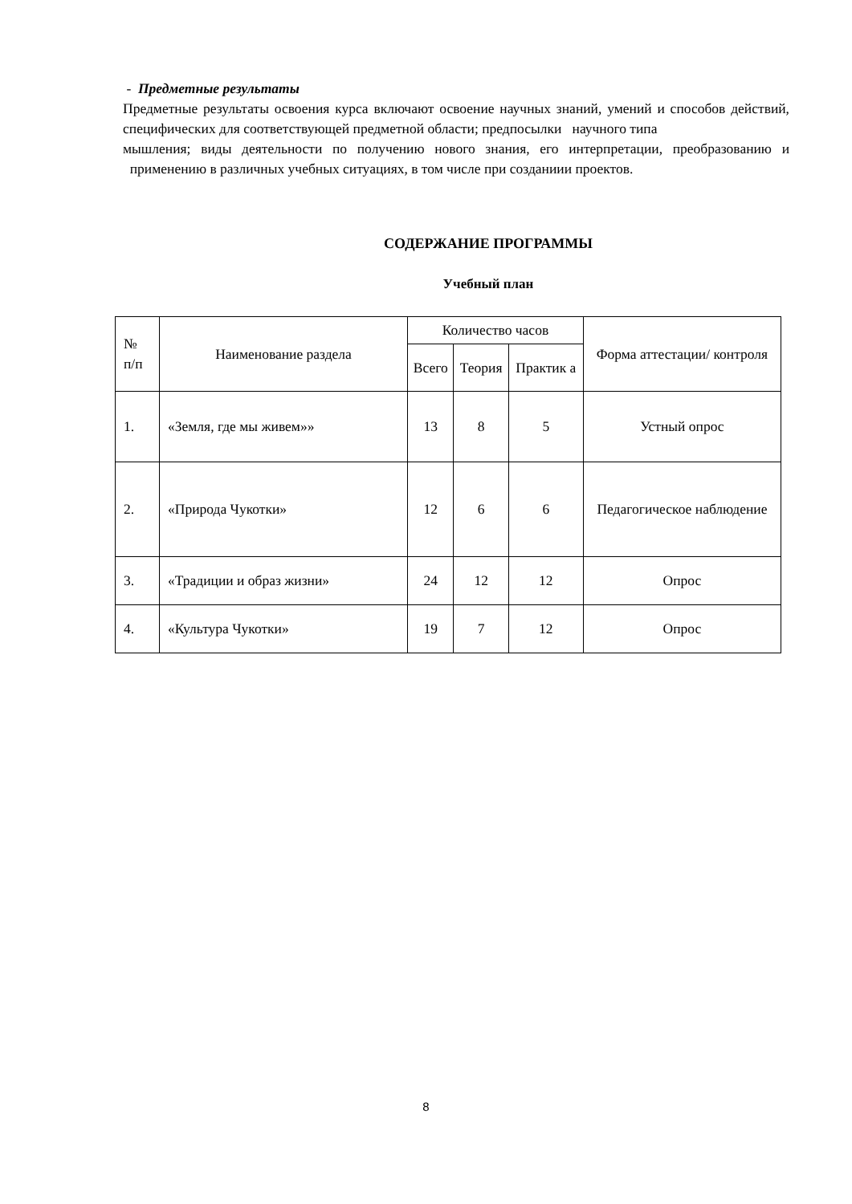- Предметные результаты
Предметные результаты освоения курса включают освоение научных знаний, умений и способов действий, специфических для соответствующей предметной области; предпосылки научного типа
мышления; виды деятельности по получению нового знания, его интерпретации, преобразованию и применению в различных учебных ситуациях, в том числе при созданиии проектов.
СОДЕРЖАНИЕ ПРОГРАММЫ
Учебный план
| № п/п | Наименование раздела | Количество часов | | | Форма аттестации/ контроля |
| --- | --- | --- | --- | --- | --- |
| | | Всего | Теория | Практик а | |
| 1. | «Земля, где мы живем»» | 13 | 8 | 5 | Устный опрос |
| 2. | «Природа Чукотки» | 12 | 6 | 6 | Педагогическое наблюдение |
| 3. | «Традиции и образ жизни» | 24 | 12 | 12 | Опрос |
| 4. | «Культура Чукотки» | 19 | 7 | 12 | Опрос |
8